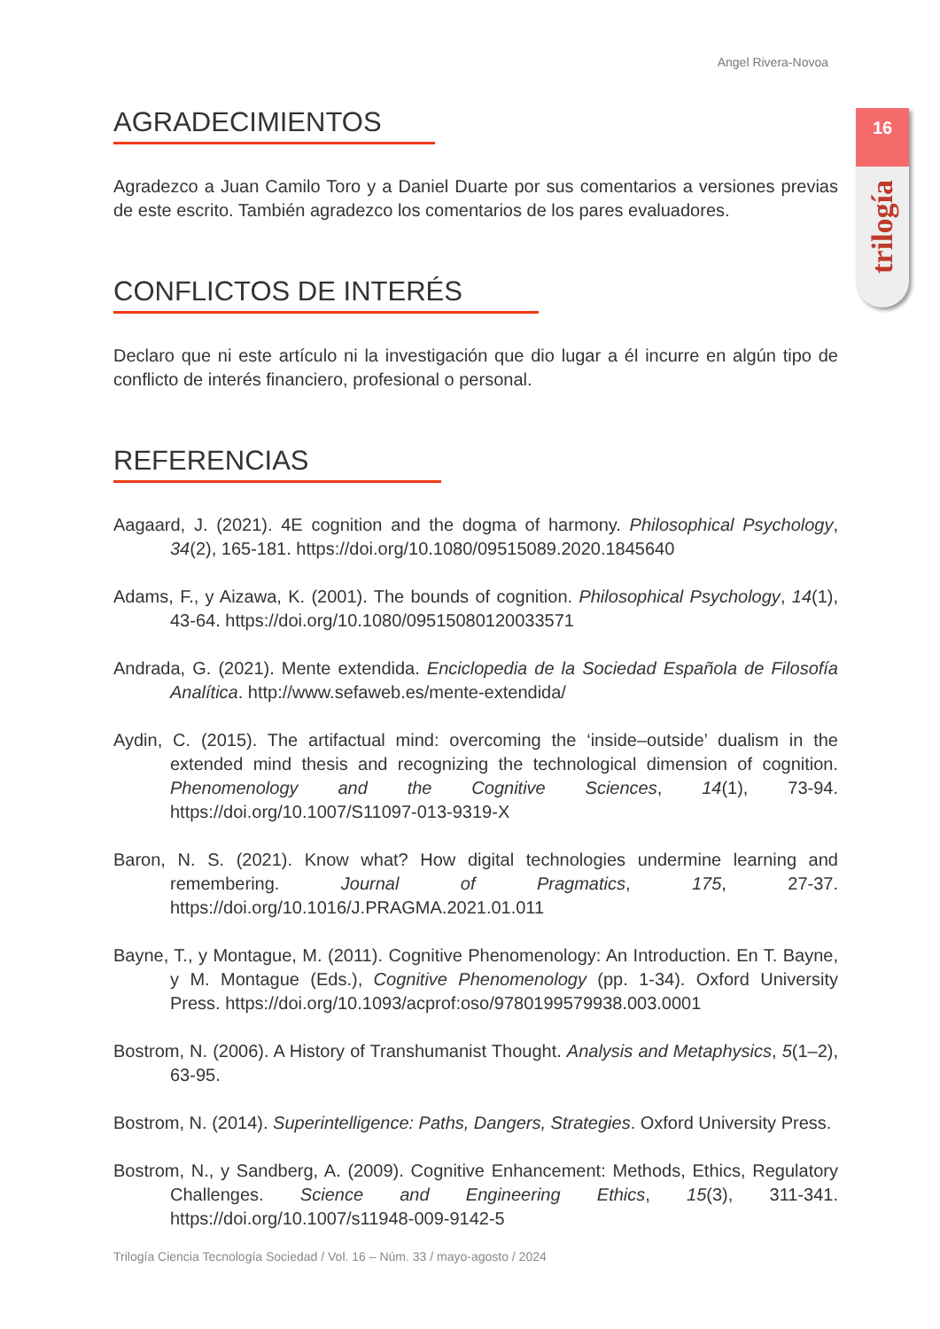Angel Rivera-Novoa
16
trilogía
AGRADECIMIENTOS
Agradezco a Juan Camilo Toro y a Daniel Duarte por sus comentarios a versiones previas de este escrito. También agradezco los comentarios de los pares evaluadores.
CONFLICTOS DE INTERÉS
Declaro que ni este artículo ni la investigación que dio lugar a él incurre en algún tipo de conflicto de interés financiero, profesional o personal.
REFERENCIAS
Aagaard, J. (2021). 4E cognition and the dogma of harmony. Philosophical Psychology, 34(2), 165-181. https://doi.org/10.1080/09515089.2020.1845640
Adams, F., y Aizawa, K. (2001). The bounds of cognition. Philosophical Psychology, 14(1), 43-64. https://doi.org/10.1080/09515080120033571
Andrada, G. (2021). Mente extendida. Enciclopedia de la Sociedad Española de Filosofía Analítica. http://www.sefaweb.es/mente-extendida/
Aydin, C. (2015). The artifactual mind: overcoming the ‘inside–outside’ dualism in the extended mind thesis and recognizing the technological dimension of cognition. Phenomenology and the Cognitive Sciences, 14(1), 73-94. https://doi.org/10.1007/S11097-013-9319-X
Baron, N. S. (2021). Know what? How digital technologies undermine learning and remembering. Journal of Pragmatics, 175, 27-37. https://doi.org/10.1016/J.PRAGMA.2021.01.011
Bayne, T., y Montague, M. (2011). Cognitive Phenomenology: An Introduction. En T. Bayne, y M. Montague (Eds.), Cognitive Phenomenology (pp. 1-34). Oxford University Press. https://doi.org/10.1093/acprof:oso/9780199579938.003.0001
Bostrom, N. (2006). A History of Transhumanist Thought. Analysis and Metaphysics, 5(1–2), 63-95.
Bostrom, N. (2014). Superintelligence: Paths, Dangers, Strategies. Oxford University Press.
Bostrom, N., y Sandberg, A. (2009). Cognitive Enhancement: Methods, Ethics, Regulatory Challenges. Science and Engineering Ethics, 15(3), 311-341. https://doi.org/10.1007/s11948-009-9142-5
Trilogía Ciencia Tecnología Sociedad / Vol. 16 – Núm. 33 / mayo-agosto / 2024